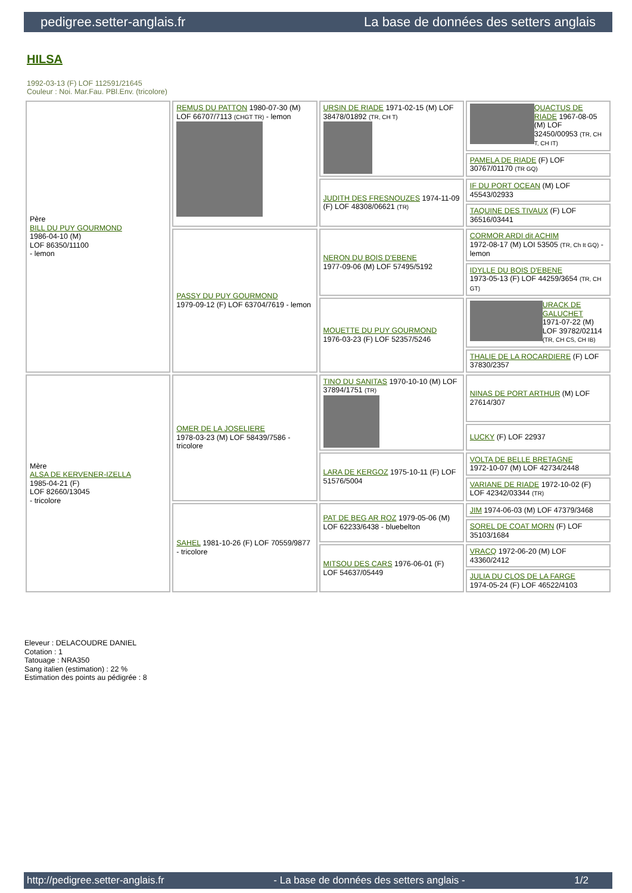pedigree.setter-anglais.fr La base de données des setters anglais
HILSA
1992-03-13 (F) LOF 112591/21645
Couleur : Noi. Mar.Fau. PBl.Env. (tricolore)
| Père BILL DU PUY GOURMOND 1986-04-10 (M) LOF 86350/11100 - lemon | REMUS DU PATTON 1980-07-30 (M) LOF 66707/7113 (CHGT TR) - lemon | URSIN DE RIADE 1971-02-15 (M) LOF 38478/01892 (TR, CH T) | QUACTUS DE RIADE 1967-08-05 (M) LOF 32450/00953 (TR, CH T, CH IT) |
| | | | PAMELA DE RIADE (F) LOF 30767/01170 (TR GQ) |
| | | JUDITH DES FRESNOUZES 1974-11-09 (F) LOF 48308/06621 (TR) | IF DU PORT OCEAN (M) LOF 45543/02933 |
| | | | TAQUINE DES TIVAUX (F) LOF 36516/03441 |
| | PASSY DU PUY GOURMOND 1979-09-12 (F) LOF 63704/7619 - lemon | NERON DU BOIS D'EBENE 1977-09-06 (M) LOF 57495/5192 | CORMOR ARDI dit ACHIM 1972-08-17 (M) LOI 53505 (TR, Ch It GQ) - lemon |
| | | | IDYLLE DU BOIS D'EBENE 1973-05-13 (F) LOF 44259/3654 (TR, CH GT) |
| | | MOUETTE DU PUY GOURMOND 1976-03-23 (F) LOF 52357/5246 | URACK DE GALUCHET 1971-07-22 (M) LOF 39782/02114 (TR, CH CS, CH IB) |
| | | | THALIE DE LA ROCARDIERE (F) LOF 37830/2357 |
| Mère ALSA DE KERVENER-IZELLA 1985-04-21 (F) LOF 82660/13045 - tricolore | OMER DE LA JOSELIERE 1978-03-23 (M) LOF 58439/7586 - tricolore | TINO DU SANITAS 1970-10-10 (M) LOF 37894/1751 (TR) | NINAS DE PORT ARTHUR (M) LOF 27614/307 |
| | | | LUCKY (F) LOF 22937 |
| | | LARA DE KERGOZ 1975-10-11 (F) LOF 51576/5004 | VOLTA DE BELLE BRETAGNE 1972-10-07 (M) LOF 42734/2448 |
| | | | VARIANE DE RIADE 1972-10-02 (F) LOF 42342/03344 (TR) |
| | SAHEL 1981-10-26 (F) LOF 70559/9877 - tricolore | PAT DE BEG AR ROZ 1979-05-06 (M) LOF 62233/6438 - bluebelton | JIM 1974-06-03 (M) LOF 47379/3468 |
| | | | SOREL DE COAT MORN (F) LOF 35103/1684 |
| | | MITSOU DES CARS 1976-06-01 (F) LOF 54637/05449 | VRACQ 1972-06-20 (M) LOF 43360/2412 |
| | | | JULIA DU CLOS DE LA FARGE 1974-05-24 (F) LOF 46522/4103 |
Eleveur : DELACOUDRE DANIEL
Cotation : 1
Tatouage : NRA350
Sang italien (estimation) : 22 %
Estimation des points au pédigrée : 8
http://pedigree.setter-anglais.fr - La base de données des setters anglais - 1/2